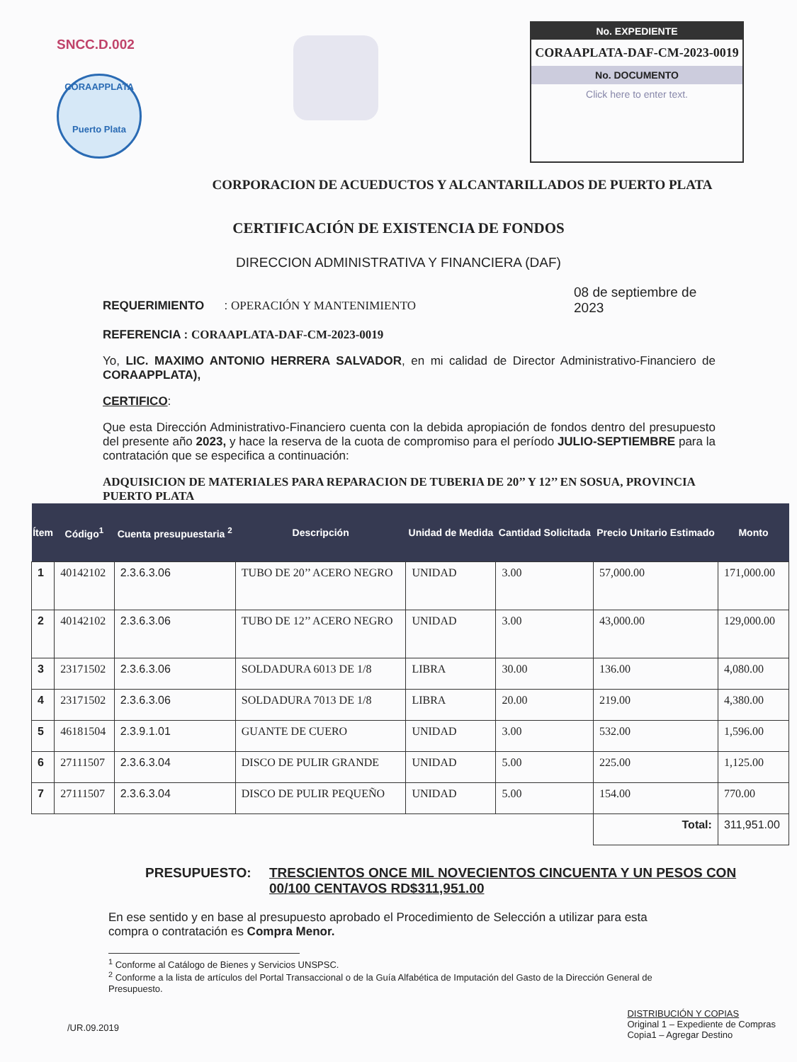SNCC.D.002
CORAAPPLATA
Puerto Plata
No. EXPEDIENTE
CORAAPLATA-DAF-CM-2023-0019
No. DOCUMENTO
Click here to enter text.
CORPORACION DE ACUEDUCTOS Y ALCANTARILLADOS DE PUERTO PLATA
CERTIFICACIÓN DE EXISTENCIA DE FONDOS
DIRECCION ADMINISTRATIVA Y FINANCIERA (DAF)
REQUERIMIENTO : OPERACIÓN Y MANTENIMIENTO
08 de septiembre de 2023
REFERENCIA : CORAAPLATA-DAF-CM-2023-0019
Yo, LIC. MAXIMO ANTONIO HERRERA SALVADOR, en mi calidad de Director Administrativo-Financiero de CORAAPPLATA),
CERTIFICO:
Que esta Dirección Administrativo-Financiero cuenta con la debida apropiación de fondos dentro del presupuesto del presente año 2023, y hace la reserva de la cuota de compromiso para el período JULIO-SEPTIEMBRE para la contratación que se especifica a continuación:
ADQUISICION DE MATERIALES PARA REPARACION DE TUBERIA DE 20’’ Y 12’’ EN SOSUA, PROVINCIA PUERTO PLATA
| Ítem | Código<sup>1</sup> | Cuenta presupuestaria <sup>2</sup> | Descripción | Unidad de Medida | Cantidad Solicitada | Precio Unitario Estimado | Monto |
| --- | --- | --- | --- | --- | --- | --- | --- |
| 1 | 40142102 | 2.3.6.3.06 | TUBO DE 20’’ ACERO NEGRO | UNIDAD | 3.00 | 57,000.00 | 171,000.00 |
| 2 | 40142102 | 2.3.6.3.06 | TUBO DE 12’’ ACERO NEGRO | UNIDAD | 3.00 | 43,000.00 | 129,000.00 |
| 3 | 23171502 | 2.3.6.3.06 | SOLDADURA 6013 DE 1/8 | LIBRA | 30.00 | 136.00 | 4,080.00 |
| 4 | 23171502 | 2.3.6.3.06 | SOLDADURA 7013 DE 1/8 | LIBRA | 20.00 | 219.00 | 4,380.00 |
| 5 | 46181504 | 2.3.9.1.01 | GUANTE DE CUERO | UNIDAD | 3.00 | 532.00 | 1,596.00 |
| 6 | 27111507 | 2.3.6.3.04 | DISCO DE PULIR GRANDE | UNIDAD | 5.00 | 225.00 | 1,125.00 |
| 7 | 27111507 | 2.3.6.3.04 | DISCO DE PULIR PEQUEÑO | UNIDAD | 5.00 | 154.00 | 770.00 |
| | | | | | | Total: | 311,951.00 |
PRESUPUESTO: TRESCIENTOS ONCE MIL NOVECIENTOS CINCUENTA Y UN PESOS CON 00/100 CENTAVOS RD$311,951.00
En ese sentido y en base al presupuesto aprobado el Procedimiento de Selección a utilizar para esta compra o contratación es Compra Menor.
<sup>1</sup> Conforme al Catálogo de Bienes y Servicios UNSPSC.
<sup>2</sup> Conforme a la lista de artículos del Portal Transaccional o de la Guía Alfabética de Imputación del Gasto de la Dirección General de Presupuesto.
/UR.09.2019
DISTRIBUCIÓN Y COPIAS
Original 1 – Expediente de Compras
Copia1 – Agregar Destino